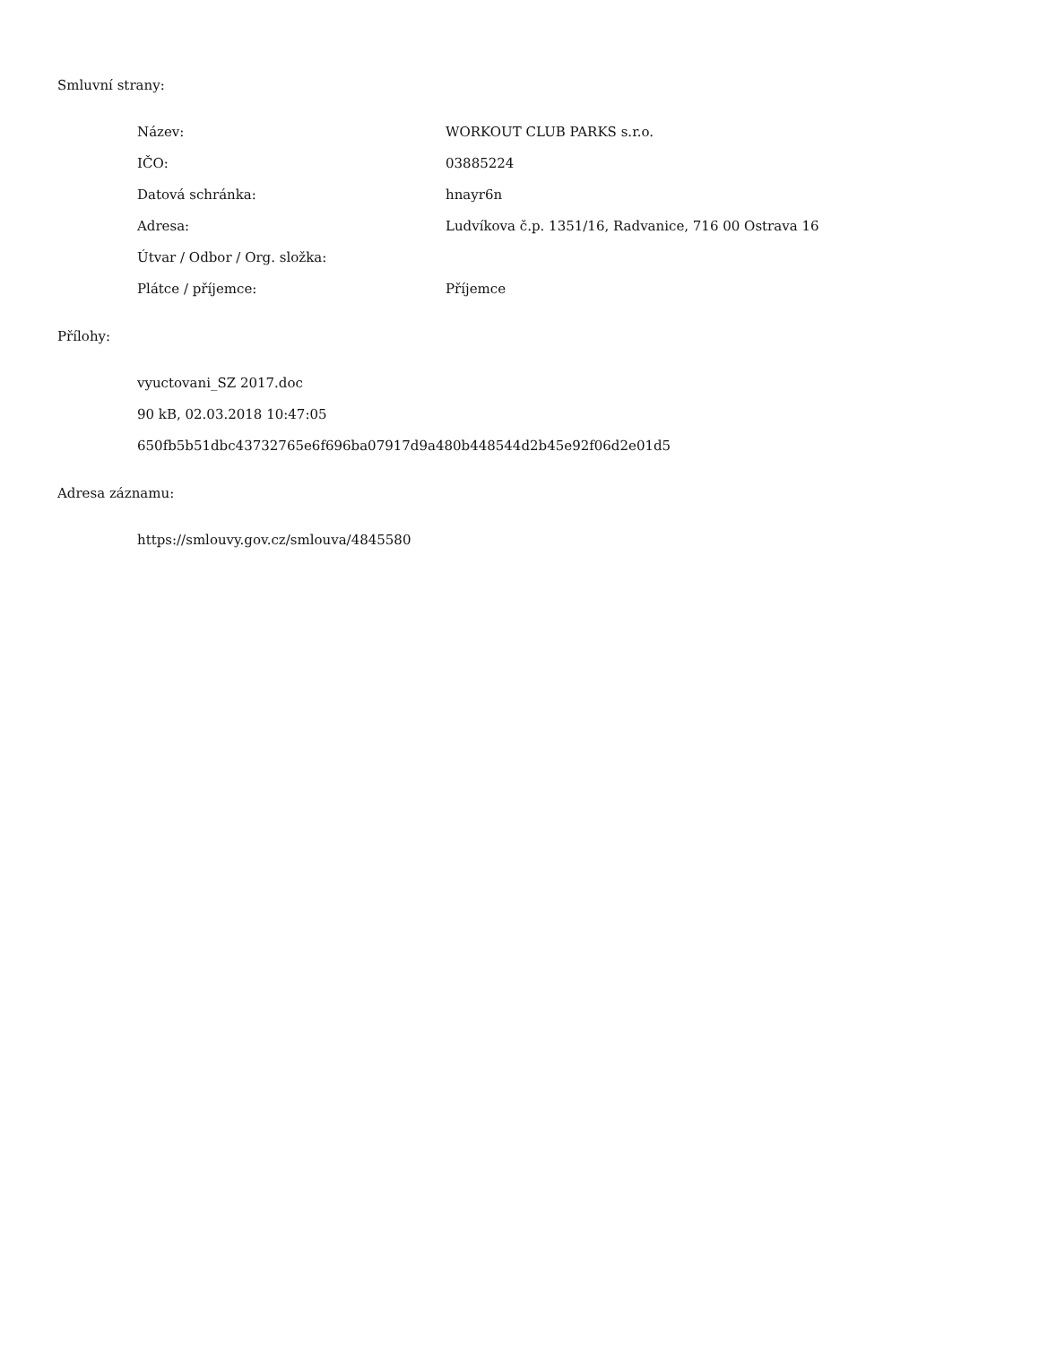Smluvní strany:
Název: WORKOUT CLUB PARKS s.r.o.
IČO: 03885224
Datová schránka: hnayr6n
Adresa: Ludvíkova č.p. 1351/16, Radvanice, 716 00 Ostrava 16
Útvar / Odbor / Org. složka:
Plátce / příjemce: Příjemce
Přílohy:
vyuctovani_SZ 2017.doc
90 kB, 02.03.2018 10:47:05
650fb5b51dbc43732765e6f696ba07917d9a480b448544d2b45e92f06d2e01d5
Adresa záznamu:
https://smlouvy.gov.cz/smlouva/4845580